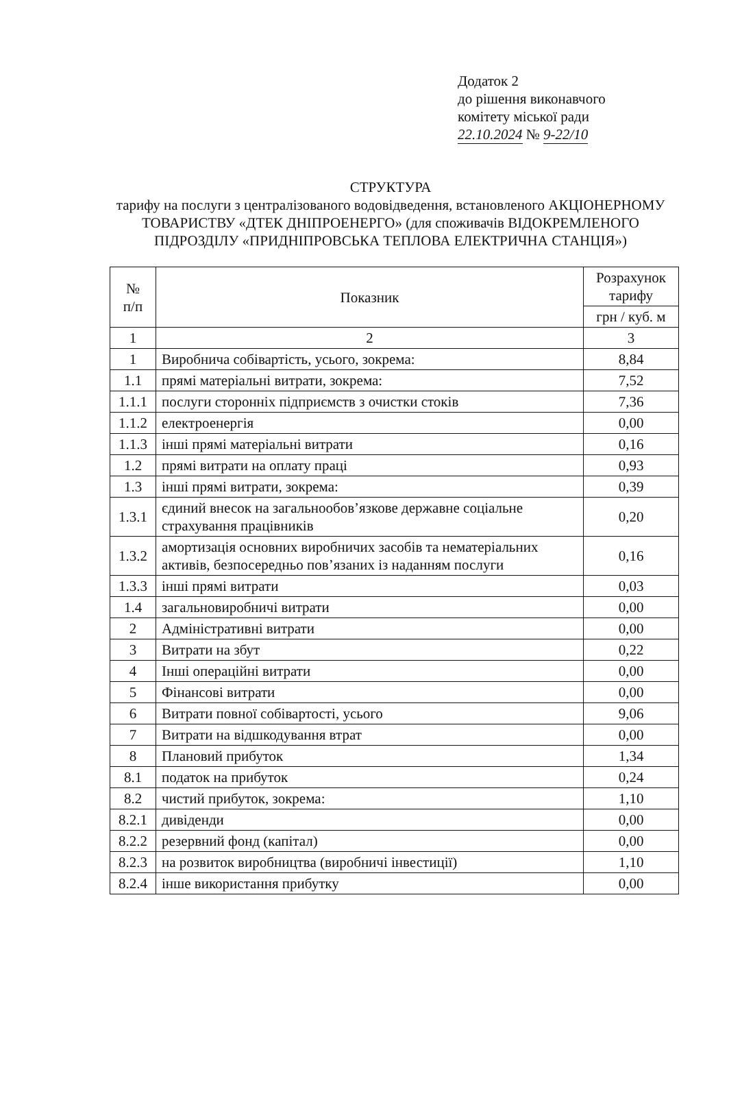Додаток 2
до рішення виконавчого
комітету міської ради
22.10.2024 № 9-22/10
СТРУКТУРА
тарифу на послуги з централізованого водовідведення, встановленого АКЦІОНЕРНОМУ ТОВАРИСТВУ «ДТЕК ДНІПРОЕНЕРГО» (для споживачів ВІДОКРЕМЛЕНОГО ПІДРОЗДІЛУ «ПРИДНІПРОВСЬКА ТЕПЛОВА ЕЛЕКТРИЧНА СТАНЦІЯ»)
| № п/п | Показник | Розрахунок тарифу |
| --- | --- | --- |
| | | грн / куб. м |
| 1 | 2 | 3 |
| 1 | Виробнича собівартість, усього, зокрема: | 8,84 |
| 1.1 | прямі матеріальні витрати, зокрема: | 7,52 |
| 1.1.1 | послуги сторонніх підприємств з очистки стоків | 7,36 |
| 1.1.2 | електроенергія | 0,00 |
| 1.1.3 | інші прямі матеріальні витрати | 0,16 |
| 1.2 | прямі витрати на оплату праці | 0,93 |
| 1.3 | інші прямі витрати, зокрема: | 0,39 |
| 1.3.1 | єдиний внесок на загальнообов’язкове державне соціальне страхування працівників | 0,20 |
| 1.3.2 | амортизація основних виробничих засобів та нематеріальних активів, безпосередньо пов’язаних із наданням послуги | 0,16 |
| 1.3.3 | інші прямі витрати | 0,03 |
| 1.4 | загальновиробничі витрати | 0,00 |
| 2 | Адміністративні витрати | 0,00 |
| 3 | Витрати на збут | 0,22 |
| 4 | Інші операційні витрати | 0,00 |
| 5 | Фінансові витрати | 0,00 |
| 6 | Витрати повної собівартості, усього | 9,06 |
| 7 | Витрати на відшкодування втрат | 0,00 |
| 8 | Плановий прибуток | 1,34 |
| 8.1 | податок на прибуток | 0,24 |
| 8.2 | чистий прибуток, зокрема: | 1,10 |
| 8.2.1 | дивіденди | 0,00 |
| 8.2.2 | резервний фонд (капітал) | 0,00 |
| 8.2.3 | на розвиток виробництва (виробничі інвестиції) | 1,10 |
| 8.2.4 | інше використання прибутку | 0,00 |